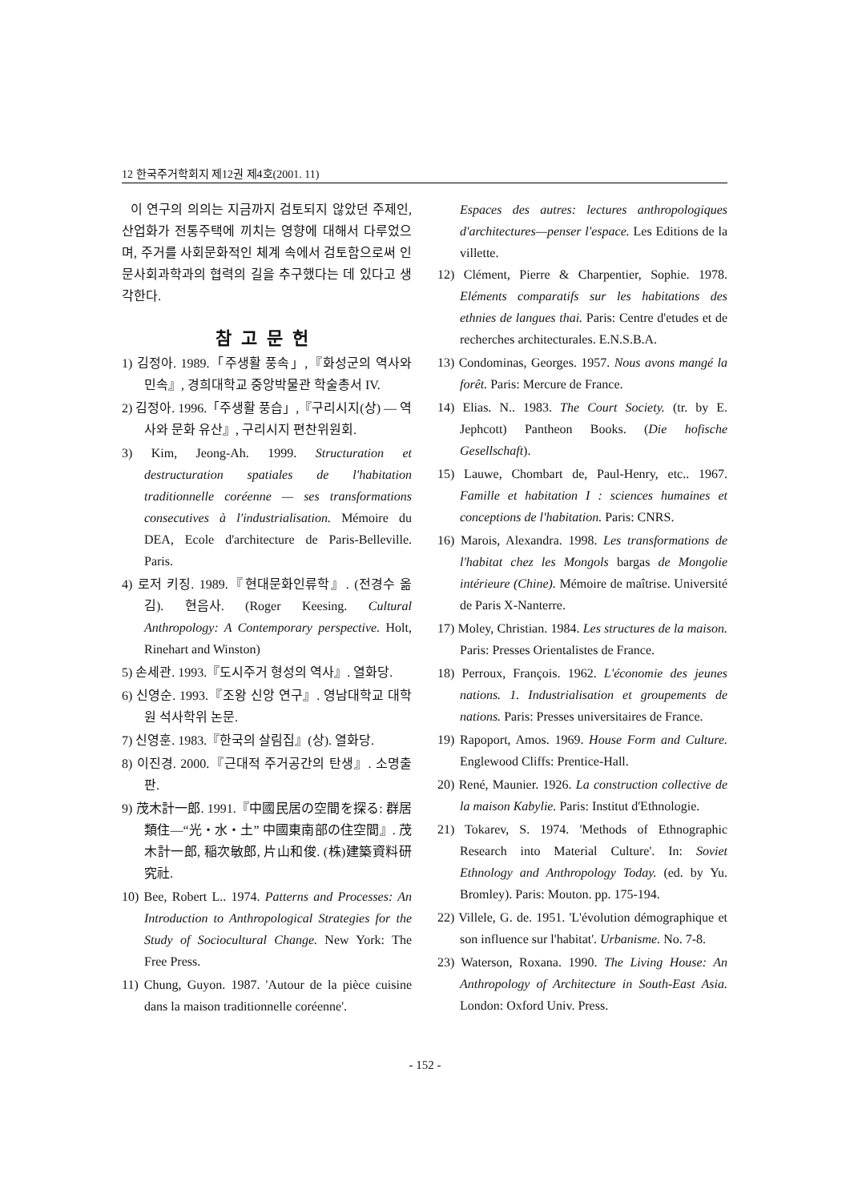12 한국주거학회지 제12권 제4호(2001. 11)
이 연구의 의의는 지금까지 검토되지 않았던 주제인, 산업화가 전통주택에 끼치는 영향에 대해서 다루었으며, 주거를 사회문화적인 체계 속에서 검토함으로써 인문사회과학과의 협력의 길을 추구했다는 데 있다고 생각한다.
참고문헌
1) 김정아. 1989.「주생활 풍속」,『화성군의 역사와 민속』, 경희대학교 중앙박물관 학술총서 IV.
2) 김정아. 1996.「주생활 풍습」,『구리시지(상) — 역사와 문화 유산』, 구리시지 편찬위원회.
3) Kim, Jeong-Ah. 1999. Structuration et destructuration spatiales de l'habitation traditionnelle coréenne — ses transformations consecutives à l'industrialisation. Mémoire du DEA, Ecole d'architecture de Paris-Belleville. Paris.
4) 로저 키징. 1989.『현대문화인류학』. (전경수 옮김). 현음사. (Roger Keesing. Cultural Anthropology: A Contemporary perspective. Holt, Rinehart and Winston)
5) 손세관. 1993.『도시주거 형성의 역사』. 열화당.
6) 신영순. 1993.『조왕 신앙 연구』. 영남대학교 대학원 석사학위 논문.
7) 신영훈. 1983.『한국의 살림집』(상). 열화당.
8) 이진경. 2000.『근대적 주거공간의 탄생』. 소명출판.
9) 茂木計一郎. 1991.『中國民居の空間を探る: 群居類住—“光・水・土” 中國東南部の住空間』. 茂木計一郎, 稲次敏郎, 片山和俊. (株)建築資料研究社.
10) Bee, Robert L.. 1974. Patterns and Processes: An Introduction to Anthropological Strategies for the Study of Sociocultural Change. New York: The Free Press.
11) Chung, Guyon. 1987. 'Autour de la pièce cuisine dans la maison traditionnelle coréenne'.
Espaces des autres: lectures anthropologiques d'architectures—penser l'espace. Les Editions de la villette.
12) Clément, Pierre & Charpentier, Sophie. 1978. Eléments comparatifs sur les habitations des ethnies de langues thai. Paris: Centre d'etudes et de recherches architecturales. E.N.S.B.A.
13) Condominas, Georges. 1957. Nous avons mangé la forêt. Paris: Mercure de France.
14) Elias. N.. 1983. The Court Society. (tr. by E. Jephcott) Pantheon Books. (Die hofische Gesellschaft).
15) Lauwe, Chombart de, Paul-Henry, etc.. 1967. Famille et habitation I : sciences humaines et conceptions de l'habitation. Paris: CNRS.
16) Marois, Alexandra. 1998. Les transformations de l'habitat chez les Mongols bargas de Mongolie intérieure (Chine). Mémoire de maîtrise. Université de Paris X-Nanterre.
17) Moley, Christian. 1984. Les structures de la maison. Paris: Presses Orientalistes de France.
18) Perroux, François. 1962. L'économie des jeunes nations. 1. Industrialisation et groupements de nations. Paris: Presses universitaires de France.
19) Rapoport, Amos. 1969. House Form and Culture. Englewood Cliffs: Prentice-Hall.
20) René, Maunier. 1926. La construction collective de la maison Kabylie. Paris: Institut d'Ethnologie.
21) Tokarev, S. 1974. 'Methods of Ethnographic Research into Material Culture'. In: Soviet Ethnology and Anthropology Today. (ed. by Yu. Bromley). Paris: Mouton. pp. 175-194.
22) Villele, G. de. 1951. 'L'évolution démographique et son influence sur l'habitat'. Urbanisme. No. 7-8.
23) Waterson, Roxana. 1990. The Living House: An Anthropology of Architecture in South-East Asia. London: Oxford Univ. Press.
- 152 -